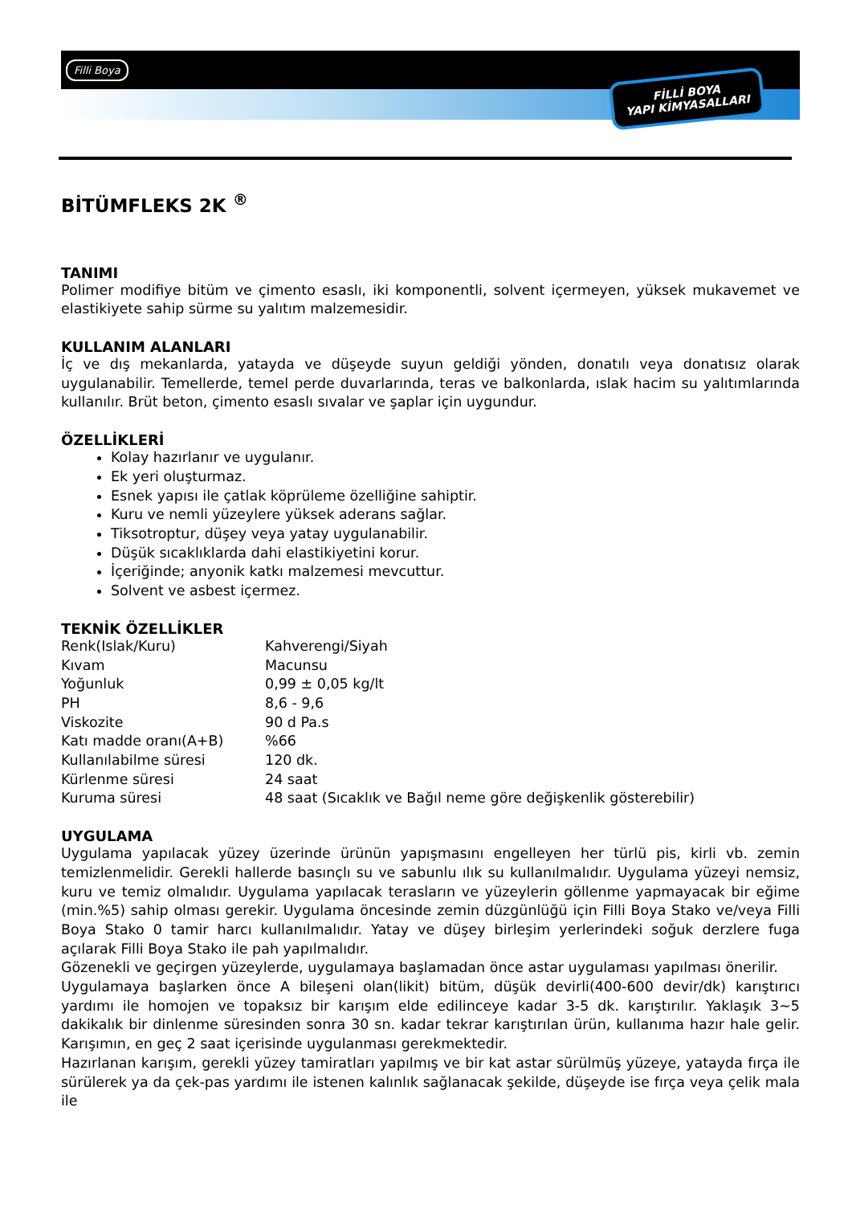Filli Boya
FİLLİ BOYA
YAPI KİMYASALLARI
BİTÜMFLEKS 2K <sup>®</sup>
TANIMI
Polimer modifiye bitüm ve çimento esaslı, iki komponentli, solvent içermeyen, yüksek mukavemet ve elastikiyete sahip sürme su yalıtım malzemesidir.
KULLANIM ALANLARI
İç ve dış mekanlarda, yatayda ve düşeyde suyun geldiği yönden, donatılı veya donatısız olarak uygulanabilir. Temellerde, temel perde duvarlarında, teras ve balkonlarda, ıslak hacim su yalıtımlarında kullanılır. Brüt beton, çimento esaslı sıvalar ve şaplar için uygundur.
ÖZELLİKLERİ
Kolay hazırlanır ve uygulanır.
Ek yeri oluşturmaz.
Esnek yapısı ile çatlak köprüleme özelliğine sahiptir.
Kuru ve nemli yüzeylere yüksek aderans sağlar.
Tiksotroptur, düşey veya yatay uygulanabilir.
Düşük sıcaklıklarda dahi elastikiyetini korur.
İçeriğinde; anyonik katkı malzemesi mevcuttur.
Solvent ve asbest içermez.
TEKNİK ÖZELLİKLER
| Renk(Islak/Kuru) | Kahverengi/Siyah |
| Kıvam | Macunsu |
| Yoğunluk | 0,99 ± 0,05 kg/lt |
| PH | 8,6 - 9,6 |
| Viskozite | 90 d Pa.s |
| Katı madde oranı(A+B) | %66 |
| Kullanılabilme süresi | 120 dk. |
| Kürlenme süresi | 24 saat |
| Kuruma süresi | 48 saat (Sıcaklık ve Bağıl neme göre değişkenlik gösterebilir) |
UYGULAMA
Uygulama yapılacak yüzey üzerinde ürünün yapışmasını engelleyen her türlü pis, kirli vb. zemin temizlenmelidir. Gerekli hallerde basınçlı su ve sabunlu ılık su kullanılmalıdır. Uygulama yüzeyi nemsiz, kuru ve temiz olmalıdır. Uygulama yapılacak terasların ve yüzeylerin göllenme yapmayacak bir eğime (min.%5) sahip olması gerekir. Uygulama öncesinde zemin düzgünlüğü için Filli Boya Stako ve/veya Filli Boya Stako 0 tamir harcı kullanılmalıdır. Yatay ve düşey birleşim yerlerindeki soğuk derzlere fuga açılarak Filli Boya Stako ile pah yapılmalıdır.
Gözenekli ve geçirgen yüzeylerde, uygulamaya başlamadan önce astar uygulaması yapılması önerilir.
Uygulamaya başlarken önce A bileşeni olan(likit) bitüm, düşük devirli(400-600 devir/dk) karıştırıcı yardımı ile homojen ve topaksız bir karışım elde edilinceye kadar 3-5 dk. karıştırılır. Yaklaşık 3~5 dakikalık bir dinlenme süresinden sonra 30 sn. kadar tekrar karıştırılan ürün, kullanıma hazır hale gelir. Karışımın, en geç 2 saat içerisinde uygulanması gerekmektedir.
Hazırlanan karışım, gerekli yüzey tamiratları yapılmış ve bir kat astar sürülmüş yüzeye, yatayda fırça ile sürülerek ya da çek-pas yardımı ile istenen kalınlık sağlanacak şekilde, düşeyde ise fırça veya çelik mala ile